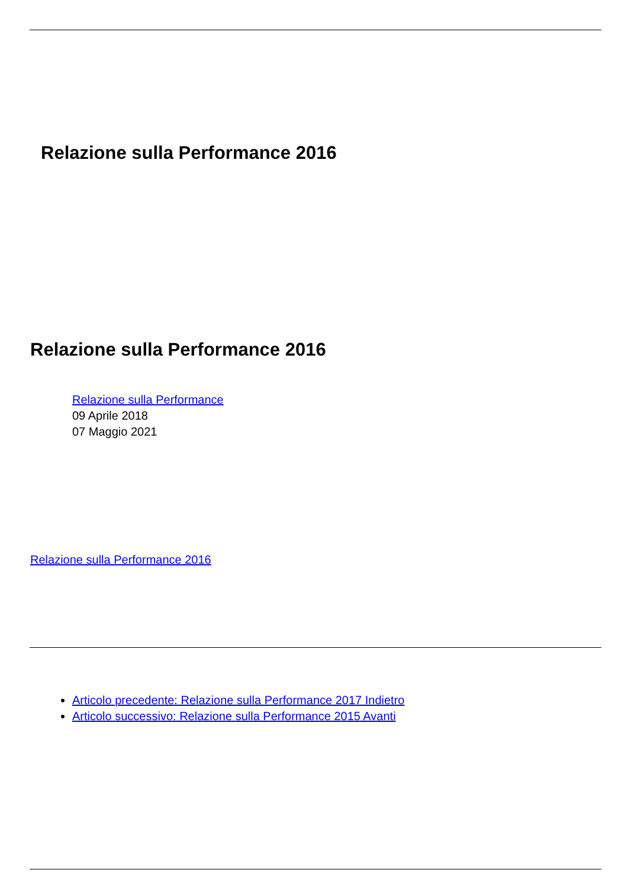Relazione sulla Performance 2016
Relazione sulla Performance 2016
Relazione sulla Performance
09 Aprile 2018
07 Maggio 2021
Relazione sulla Performance 2016
Articolo precedente: Relazione sulla Performance 2017 Indietro
Articolo successivo: Relazione sulla Performance 2015 Avanti